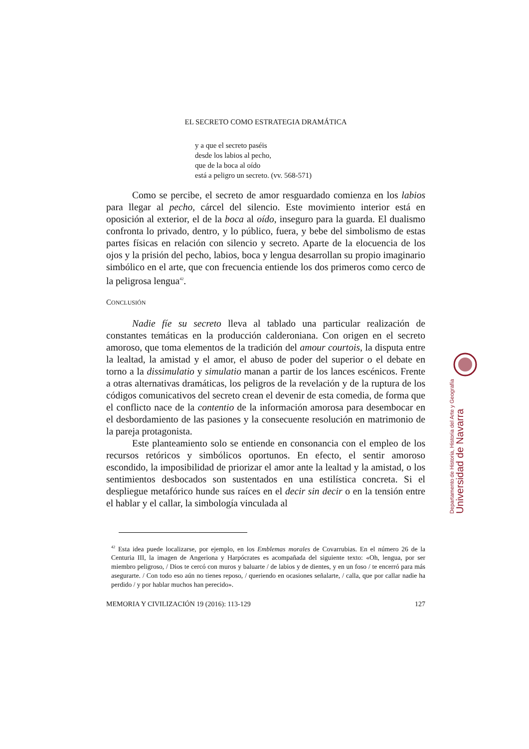EL SECRETO COMO ESTRATEGIA DRAMÁTICA
y a que el secreto paséis
desde los labios al pecho,
que de la boca al oído
está a peligro un secreto. (vv. 568-571)
Como se percibe, el secreto de amor resguardado comienza en los labios para llegar al pecho, cárcel del silencio. Este movimiento interior está en oposición al exterior, el de la boca al oído, inseguro para la guarda. El dualismo confronta lo privado, dentro, y lo público, fuera, y bebe del simbolismo de estas partes físicas en relación con silencio y secreto. Aparte de la elocuencia de los ojos y la prisión del pecho, labios, boca y lengua desarrollan su propio imaginario simbólico en el arte, que con frecuencia entiende los dos primeros como cerco de la peligrosa lengua<sup>42</sup>.
CONCLUSIÓN
Nadie fíe su secreto lleva al tablado una particular realización de constantes temáticas en la producción calderoniana. Con origen en el secreto amoroso, que toma elementos de la tradición del amour courtois, la disputa entre la lealtad, la amistad y el amor, el abuso de poder del superior o el debate en torno a la dissimulatio y simulatio manan a partir de los lances escénicos. Frente a otras alternativas dramáticas, los peligros de la revelación y de la ruptura de los códigos comunicativos del secreto crean el devenir de esta comedia, de forma que el conflicto nace de la contentio de la información amorosa para desembocar en el desbordamiento de las pasiones y la consecuente resolución en matrimonio de la pareja protagonista.
Este planteamiento solo se entiende en consonancia con el empleo de los recursos retóricos y simbólicos oportunos. En efecto, el sentir amoroso escondido, la imposibilidad de priorizar el amor ante la lealtad y la amistad, o los sentimientos desbocados son sustentados en una estilística concreta. Si el despliegue metafórico hunde sus raíces en el decir sin decir o en la tensión entre el hablar y el callar, la simbología vinculada al
<sup>42</sup> Esta idea puede localizarse, por ejemplo, en los Emblemas morales de Covarrubias. En el número 26 de la Centuria III, la imagen de Angeriona y Harpócrates es acompañada del siguiente texto: «Oh, lengua, por ser miembro peligroso, / Dios te cercó con muros y baluarte / de labios y de dientes, y en un foso / te encerró para más asegurarte. / Con todo eso aún no tienes reposo, / queriendo en ocasiones señalarte, / calla, que por callar nadie ha perdido / y por hablar muchos han perecido».
MEMORIA Y CIVILIZACIÓN 19 (2016): 113-129 127
Departamento de Historia, Historia del Arte y Geografía
Universidad de Navarra